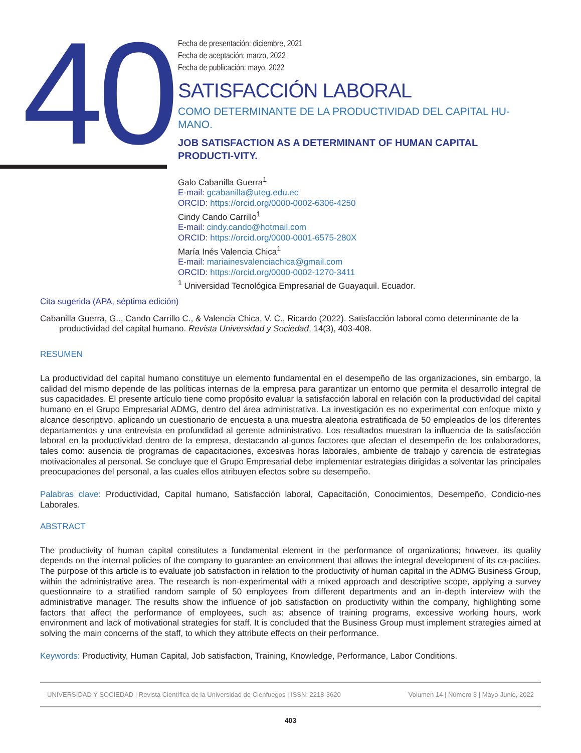40
Fecha de presentación: diciembre, 2021
Fecha de aceptación: marzo, 2022
Fecha de publicación: mayo, 2022
SATISFACCIÓN LABORAL
COMO DETERMINANTE DE LA PRODUCTIVIDAD DEL CAPITAL HU-MANO.
JOB SATISFACTION AS A DETERMINANT OF HUMAN CAPITAL PRODUCTI-VITY.
Galo Cabanilla Guerra<sup>1</sup>
E-mail: gcabanilla@uteg.edu.ec
ORCID: https://orcid.org/0000-0002-6306-4250
Cindy Cando Carrillo<sup>1</sup>
E-mail: cindy.cando@hotmail.com
ORCID: https://orcid.org/0000-0001-6575-280X
María Inés Valencia Chica<sup>1</sup>
E-mail: mariainesvalenciachica@gmail.com
ORCID: https://orcid.org/0000-0002-1270-3411
<sup>1</sup> Universidad Tecnológica Empresarial de Guayaquil. Ecuador.
Cita sugerida (APA, séptima edición)
Cabanilla Guerra, G.., Cando Carrillo C., & Valencia Chica, V. C., Ricardo (2022). Satisfacción laboral como determinante de la productividad del capital humano. Revista Universidad y Sociedad, 14(3), 403-408.
RESUMEN
La productividad del capital humano constituye un elemento fundamental en el desempeño de las organizaciones, sin embargo, la calidad del mismo depende de las políticas internas de la empresa para garantizar un entorno que permita el desarrollo integral de sus capacidades. El presente artículo tiene como propósito evaluar la satisfacción laboral en relación con la productividad del capital humano en el Grupo Empresarial ADMG, dentro del área administrativa. La investigación es no experimental con enfoque mixto y alcance descriptivo, aplicando un cuestionario de encuesta a una muestra aleatoria estratificada de 50 empleados de los diferentes departamentos y una entrevista en profundidad al gerente administrativo. Los resultados muestran la influencia de la satisfacción laboral en la productividad dentro de la empresa, destacando al-gunos factores que afectan el desempeño de los colaboradores, tales como: ausencia de programas de capacitaciones, excesivas horas laborales, ambiente de trabajo y carencia de estrategias motivacionales al personal. Se concluye que el Grupo Empresarial debe implementar estrategias dirigidas a solventar las principales preocupaciones del personal, a las cuales ellos atribuyen efectos sobre su desempeño.
Palabras clave: Productividad, Capital humano, Satisfacción laboral, Capacitación, Conocimientos, Desempeño, Condicio-nes Laborales.
ABSTRACT
The productivity of human capital constitutes a fundamental element in the performance of organizations; however, its quality depends on the internal policies of the company to guarantee an environment that allows the integral development of its ca-pacities. The purpose of this article is to evaluate job satisfaction in relation to the productivity of human capital in the ADMG Business Group, within the administrative area. The research is non-experimental with a mixed approach and descriptive scope, applying a survey questionnaire to a stratified random sample of 50 employees from different departments and an in-depth interview with the administrative manager. The results show the influence of job satisfaction on productivity within the company, highlighting some factors that affect the performance of employees, such as: absence of training programs, excessive working hours, work environment and lack of motivational strategies for staff. It is concluded that the Business Group must implement strategies aimed at solving the main concerns of the staff, to which they attribute effects on their performance.
Keywords: Productivity, Human Capital, Job satisfaction, Training, Knowledge, Performance, Labor Conditions.
UNIVERSIDAD Y SOCIEDAD | Revista Científica de la Universidad de Cienfuegos | ISSN: 2218-3620 Volumen 14 | Número 3 | Mayo-Junio, 2022
403